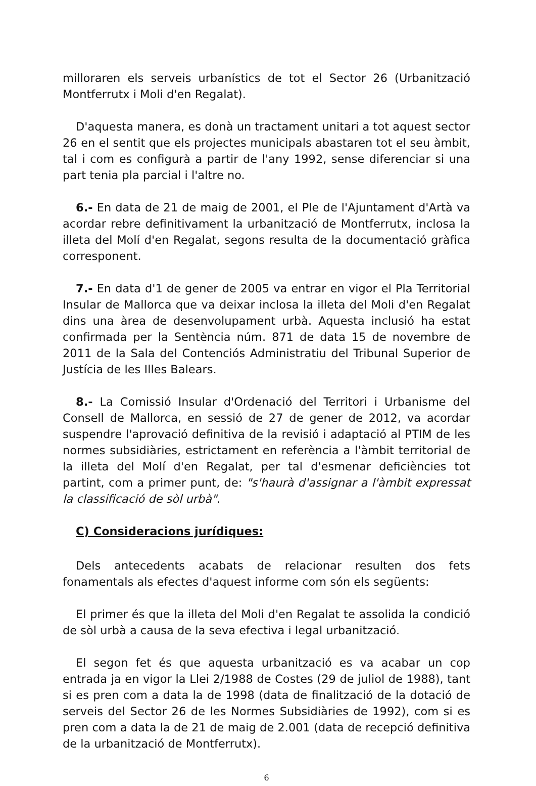milloraren els serveis urbanístics de tot el Sector 26 (Urbanització Montferrutx i Moli d'en Regalat).
D'aquesta manera, es donà un tractament unitari a tot aquest sector 26 en el sentit que els projectes municipals abastaren tot el seu àmbit, tal i com es configurà a partir de l'any 1992, sense diferenciar si una part tenia pla parcial i l'altre no.
6.- En data de 21 de maig de 2001, el Ple de l'Ajuntament d'Artà va acordar rebre definitivament la urbanització de Montferrutx, inclosa la illeta del Molí d'en Regalat, segons resulta de la documentació gràfica corresponent.
7.- En data d'1 de gener de 2005 va entrar en vigor el Pla Territorial Insular de Mallorca que va deixar inclosa la illeta del Moli d'en Regalat dins una àrea de desenvolupament urbà. Aquesta inclusió ha estat confirmada per la Sentència núm. 871 de data 15 de novembre de 2011 de la Sala del Contenciós Administratiu del Tribunal Superior de Justícia de les Illes Balears.
8.- La Comissió Insular d'Ordenació del Territori i Urbanisme del Consell de Mallorca, en sessió de 27 de gener de 2012, va acordar suspendre l'aprovació definitiva de la revisió i adaptació al PTIM de les normes subsidiàries, estrictament en referència a l'àmbit territorial de la illeta del Molí d'en Regalat, per tal d'esmenar deficiències tot partint, com a primer punt, de: "s'haurà d'assignar a l'àmbit expressat la classificació de sòl urbà".
C) Consideracions jurídiques:
Dels antecedents acabats de relacionar resulten dos fets fonamentals als efectes d'aquest informe com són els següents:
El primer és que la illeta del Moli d'en Regalat te assolida la condició de sòl urbà a causa de la seva efectiva i legal urbanització.
El segon fet és que aquesta urbanització es va acabar un cop entrada ja en vigor la Llei 2/1988 de Costes (29 de juliol de 1988), tant si es pren com a data la de 1998 (data de finalització de la dotació de serveis del Sector 26 de les Normes Subsidiàries de 1992), com si es pren com a data la de 21 de maig de 2.001 (data de recepció definitiva de la urbanització de Montferrutx).
6